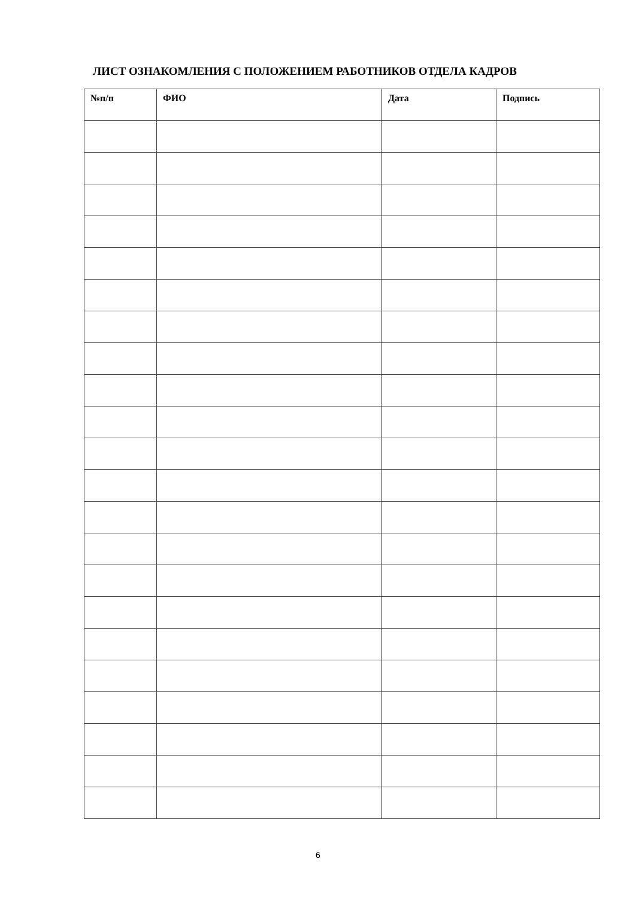ЛИСТ ОЗНАКОМЛЕНИЯ С ПОЛОЖЕНИЕМ РАБОТНИКОВ ОТДЕЛА КАДРОВ
| №п/п | ФИО | Дата | Подпись |
| --- | --- | --- | --- |
6